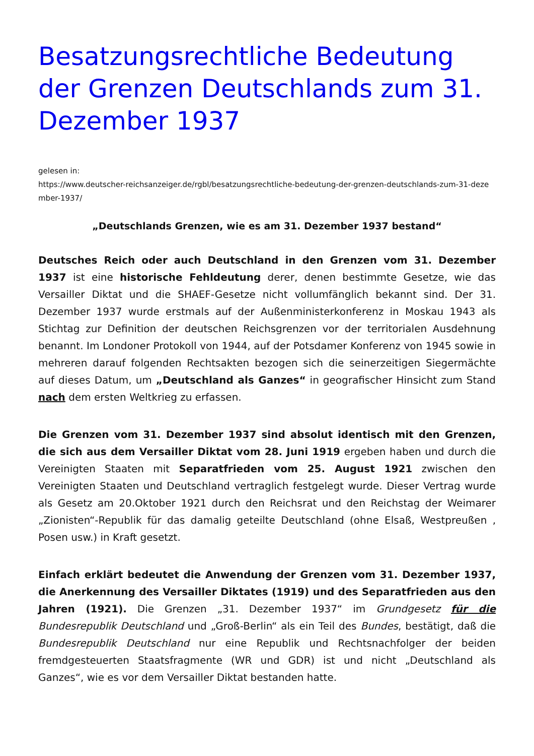Besatzungsrechtliche Bedeutung der Grenzen Deutschlands zum 31. Dezember 1937
gelesen in:
https://www.deutscher-reichsanzeiger.de/rgbl/besatzungsrechtliche-bedeutung-der-grenzen-deutschlands-zum-31-dezember-1937/
„Deutschlands Grenzen, wie es am 31. Dezember 1937 bestand“
Deutsches Reich oder auch Deutschland in den Grenzen vom 31. Dezember 1937 ist eine historische Fehldeutung derer, denen bestimmte Gesetze, wie das Versailler Diktat und die SHAEF-Gesetze nicht vollumfänglich bekannt sind. Der 31. Dezember 1937 wurde erstmals auf der Außenministerkonferenz in Moskau 1943 als Stichtag zur Definition der deutschen Reichsgrenzen vor der territorialen Ausdehnung benannt. Im Londoner Protokoll von 1944, auf der Potsdamer Konferenz von 1945 sowie in mehreren darauf folgenden Rechtsakten bezogen sich die seinerzeitigen Siegermächte auf dieses Datum, um „Deutschland als Ganzes“ in geografischer Hinsicht zum Stand nach dem ersten Weltkrieg zu erfassen.
Die Grenzen vom 31. Dezember 1937 sind absolut identisch mit den Grenzen, die sich aus dem Versailler Diktat vom 28. Juni 1919 ergeben haben und durch die Vereinigten Staaten mit Separatfrieden vom 25. August 1921 zwischen den Vereinigten Staaten und Deutschland vertraglich festgelegt wurde. Dieser Vertrag wurde als Gesetz am 20.Oktober 1921 durch den Reichsrat und den Reichstag der Weimarer „Zionisten“-Republik für das damalig geteilte Deutschland (ohne Elsaß, Westpreußen , Posen usw.) in Kraft gesetzt.
Einfach erklärt bedeutet die Anwendung der Grenzen vom 31. Dezember 1937, die Anerkennung des Versailler Diktates (1919) und des Separatfrieden aus den Jahren (1921). Die Grenzen „31. Dezember 1937“ im Grundgesetz für die Bundesrepublik Deutschland und „Groß-Berlin“ als ein Teil des Bundes, bestätigt, daß die Bundesrepublik Deutschland nur eine Republik und Rechtsnachfolger der beiden fremdgesteuerten Staatsfragmente (WR und GDR) ist und nicht „Deutschland als Ganzes“, wie es vor dem Versailler Diktat bestanden hatte.